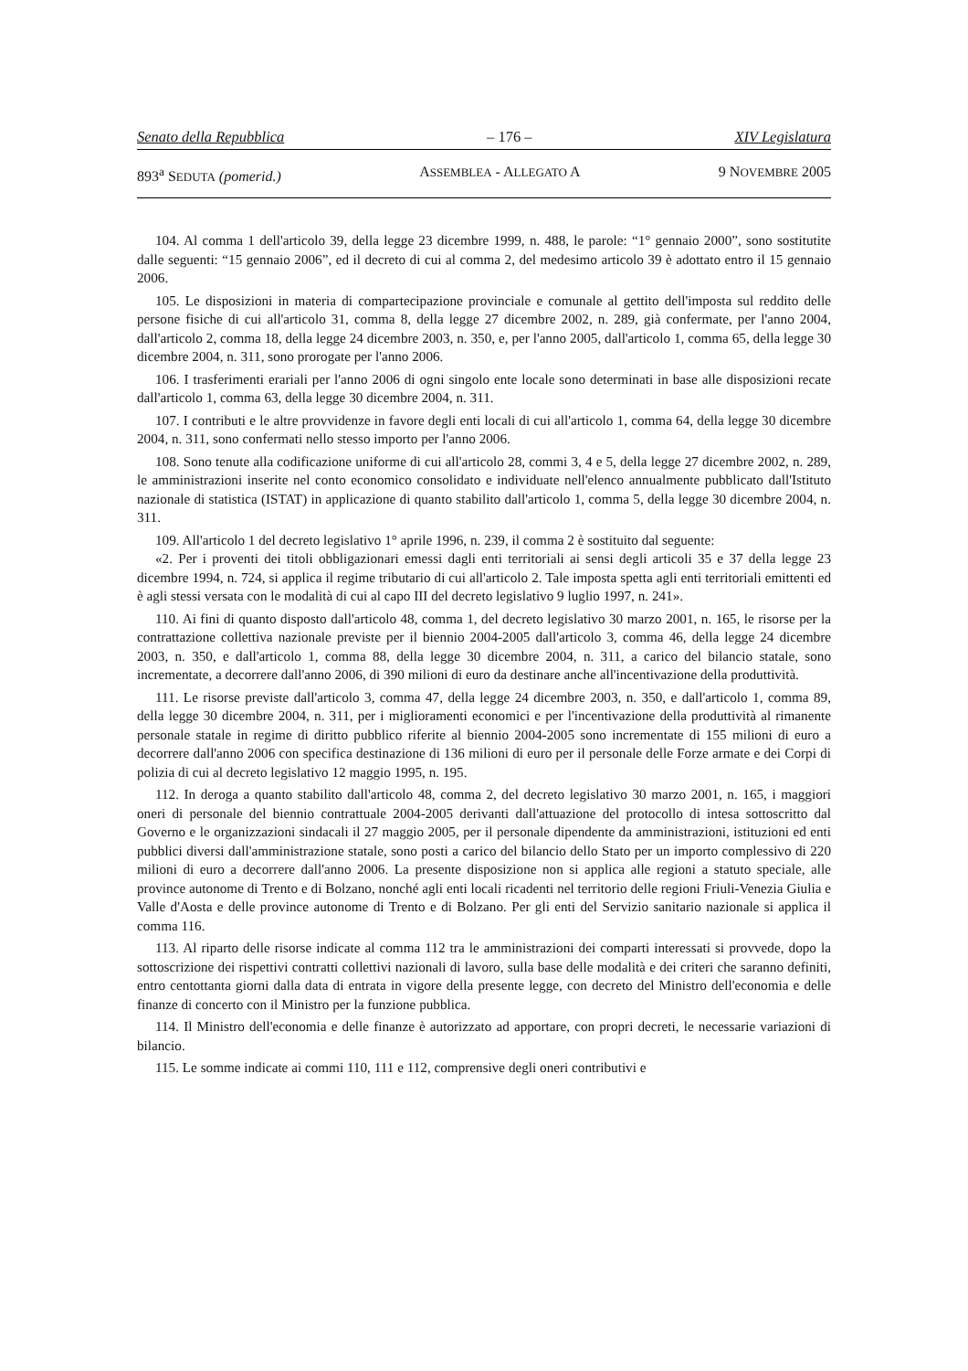Senato della Repubblica – 176 – XIV Legislatura
893<sup>a</sup> SEDUTA (pomerid.) ASSEMBLEA - ALLEGATO A 9 NOVEMBRE 2005
104. Al comma 1 dell'articolo 39, della legge 23 dicembre 1999, n. 488, le parole: “1° gennaio 2000”, sono sostitutite dalle seguenti: “15 gennaio 2006”, ed il decreto di cui al comma 2, del medesimo articolo 39 è adottato entro il 15 gennaio 2006.
105. Le disposizioni in materia di compartecipazione provinciale e comunale al gettito dell'imposta sul reddito delle persone fisiche di cui all'articolo 31, comma 8, della legge 27 dicembre 2002, n. 289, già confermate, per l'anno 2004, dall'articolo 2, comma 18, della legge 24 dicembre 2003, n. 350, e, per l'anno 2005, dall'articolo 1, comma 65, della legge 30 dicembre 2004, n. 311, sono prorogate per l'anno 2006.
106. I trasferimenti erariali per l'anno 2006 di ogni singolo ente locale sono determinati in base alle disposizioni recate dall'articolo 1, comma 63, della legge 30 dicembre 2004, n. 311.
107. I contributi e le altre provvidenze in favore degli enti locali di cui all'articolo 1, comma 64, della legge 30 dicembre 2004, n. 311, sono confermati nello stesso importo per l'anno 2006.
108. Sono tenute alla codificazione uniforme di cui all'articolo 28, commi 3, 4 e 5, della legge 27 dicembre 2002, n. 289, le amministrazioni inserite nel conto economico consolidato e individuate nell'elenco annualmente pubblicato dall'Istituto nazionale di statistica (ISTAT) in applicazione di quanto stabilito dall'articolo 1, comma 5, della legge 30 dicembre 2004, n. 311.
109. All'articolo 1 del decreto legislativo 1° aprile 1996, n. 239, il comma 2 è sostituito dal seguente:
«2. Per i proventi dei titoli obbligazionari emessi dagli enti territoriali ai sensi degli articoli 35 e 37 della legge 23 dicembre 1994, n. 724, si applica il regime tributario di cui all'articolo 2. Tale imposta spetta agli enti territoriali emittenti ed è agli stessi versata con le modalità di cui al capo III del decreto legislativo 9 luglio 1997, n. 241».
110. Ai fini di quanto disposto dall'articolo 48, comma 1, del decreto legislativo 30 marzo 2001, n. 165, le risorse per la contrattazione collettiva nazionale previste per il biennio 2004-2005 dall'articolo 3, comma 46, della legge 24 dicembre 2003, n. 350, e dall'articolo 1, comma 88, della legge 30 dicembre 2004, n. 311, a carico del bilancio statale, sono incrementate, a decorrere dall'anno 2006, di 390 milioni di euro da destinare anche all'incentivazione della produttività.
111. Le risorse previste dall'articolo 3, comma 47, della legge 24 dicembre 2003, n. 350, e dall'articolo 1, comma 89, della legge 30 dicembre 2004, n. 311, per i miglioramenti economici e per l'incentivazione della produttività al rimanente personale statale in regime di diritto pubblico riferite al biennio 2004-2005 sono incrementate di 155 milioni di euro a decorrere dall'anno 2006 con specifica destinazione di 136 milioni di euro per il personale delle Forze armate e dei Corpi di polizia di cui al decreto legislativo 12 maggio 1995, n. 195.
112. In deroga a quanto stabilito dall'articolo 48, comma 2, del decreto legislativo 30 marzo 2001, n. 165, i maggiori oneri di personale del biennio contrattuale 2004-2005 derivanti dall'attuazione del protocollo di intesa sottoscritto dal Governo e le organizzazioni sindacali il 27 maggio 2005, per il personale dipendente da amministrazioni, istituzioni ed enti pubblici diversi dall'amministrazione statale, sono posti a carico del bilancio dello Stato per un importo complessivo di 220 milioni di euro a decorrere dall'anno 2006. La presente disposizione non si applica alle regioni a statuto speciale, alle province autonome di Trento e di Bolzano, nonché agli enti locali ricadenti nel territorio delle regioni Friuli-Venezia Giulia e Valle d'Aosta e delle province autonome di Trento e di Bolzano. Per gli enti del Servizio sanitario nazionale si applica il comma 116.
113. Al riparto delle risorse indicate al comma 112 tra le amministrazioni dei comparti interessati si provvede, dopo la sottoscrizione dei rispettivi contratti collettivi nazionali di lavoro, sulla base delle modalità e dei criteri che saranno definiti, entro centottanta giorni dalla data di entrata in vigore della presente legge, con decreto del Ministro dell'economia e delle finanze di concerto con il Ministro per la funzione pubblica.
114. Il Ministro dell'economia e delle finanze è autorizzato ad apportare, con propri decreti, le necessarie variazioni di bilancio.
115. Le somme indicate ai commi 110, 111 e 112, comprensive degli oneri contributivi e